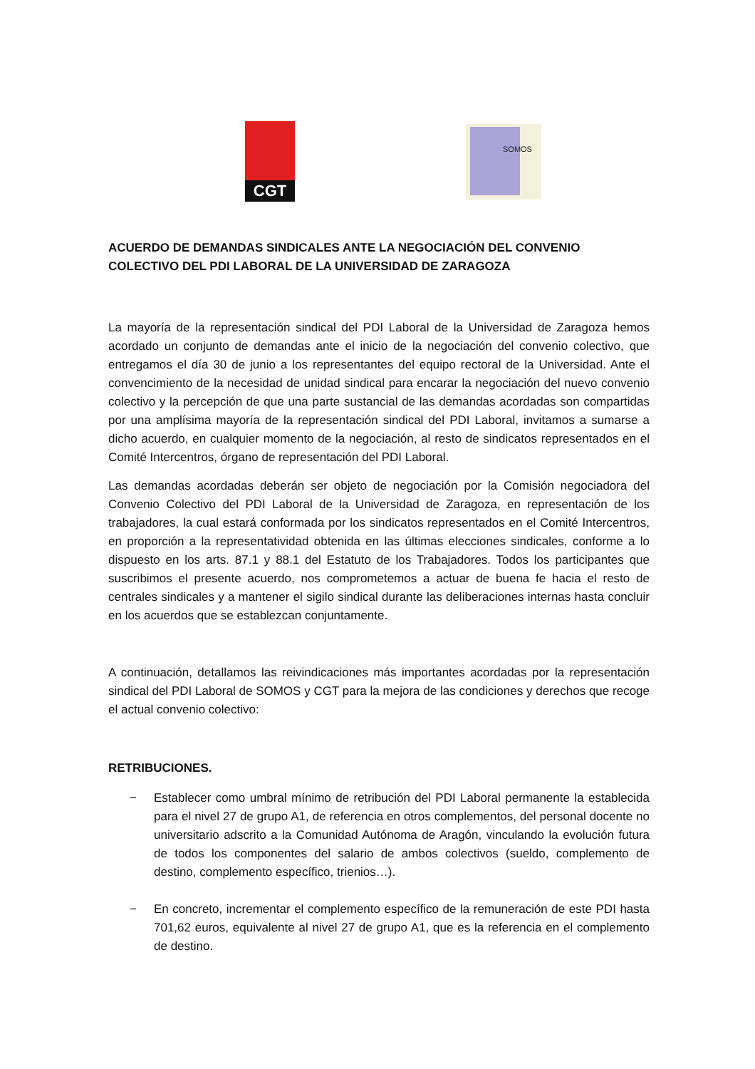CGT SOMOS
ACUERDO DE DEMANDAS SINDICALES ANTE LA NEGOCIACIÓN DEL CONVENIO COLECTIVO DEL PDI LABORAL DE LA UNIVERSIDAD DE ZARAGOZA
La mayoría de la representación sindical del PDI Laboral de la Universidad de Zaragoza hemos acordado un conjunto de demandas ante el inicio de la negociación del convenio colectivo, que entregamos el día 30 de junio a los representantes del equipo rectoral de la Universidad. Ante el convencimiento de la necesidad de unidad sindical para encarar la negociación del nuevo convenio colectivo y la percepción de que una parte sustancial de las demandas acordadas son compartidas por una amplísima mayoría de la representación sindical del PDI Laboral, invitamos a sumarse a dicho acuerdo, en cualquier momento de la negociación, al resto de sindicatos representados en el Comité Intercentros, órgano de representación del PDI Laboral.
Las demandas acordadas deberán ser objeto de negociación por la Comisión negociadora del Convenio Colectivo del PDI Laboral de la Universidad de Zaragoza, en representación de los trabajadores, la cual estará conformada por los sindicatos representados en el Comité Intercentros, en proporción a la representatividad obtenida en las últimas elecciones sindicales, conforme a lo dispuesto en los arts. 87.1 y 88.1 del Estatuto de los Trabajadores. Todos los participantes que suscribimos el presente acuerdo, nos comprometemos a actuar de buena fe hacia el resto de centrales sindicales y a mantener el sigilo sindical durante las deliberaciones internas hasta concluir en los acuerdos que se establezcan conjuntamente.
A continuación, detallamos las reivindicaciones más importantes acordadas por la representación sindical del PDI Laboral de SOMOS y CGT para la mejora de las condiciones y derechos que recoge el actual convenio colectivo:
RETRIBUCIONES.
− Establecer como umbral mínimo de retribución del PDI Laboral permanente la establecida para el nivel 27 de grupo A1, de referencia en otros complementos, del personal docente no universitario adscrito a la Comunidad Autónoma de Aragón, vinculando la evolución futura de todos los componentes del salario de ambos colectivos (sueldo, complemento de destino, complemento específico, trienios…).
− En concreto, incrementar el complemento específico de la remuneración de este PDI hasta 701,62 euros, equivalente al nivel 27 de grupo A1, que es la referencia en el complemento de destino.